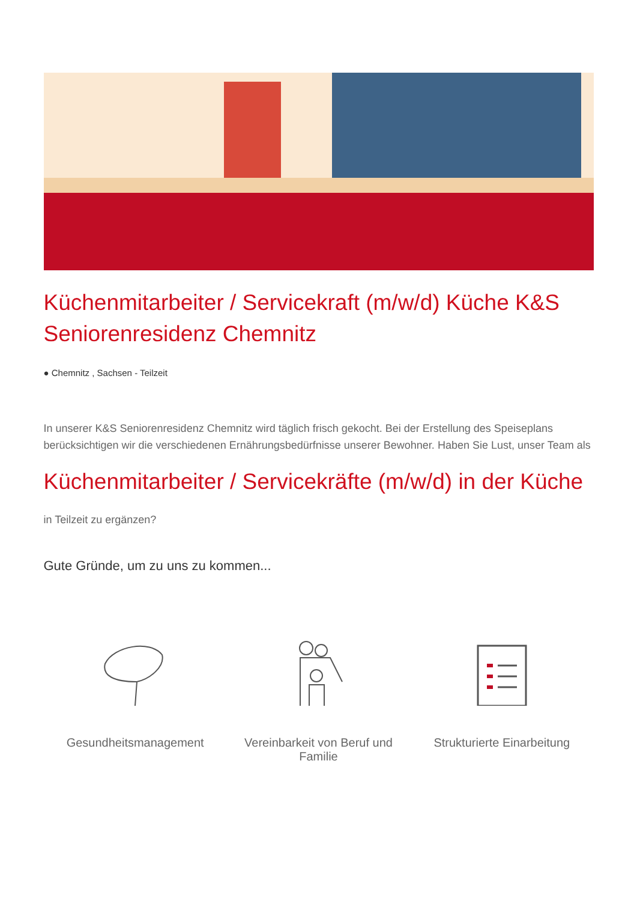Küchenmitarbeiter / Servicekraft (m/w/d) Küche K&S Seniorenresidenz Chemnitz
● Chemnitz , Sachsen - Teilzeit
In unserer K&S Seniorenresidenz Chemnitz wird täglich frisch gekocht. Bei der Erstellung des Speiseplans berücksichtigen wir die verschiedenen Ernährungsbedürfnisse unserer Bewohner. Haben Sie Lust, unser Team als
Küchenmitarbeiter / Servicekräfte (m/w/d) in der Küche
in Teilzeit zu ergänzen?
Gute Gründe, um zu uns zu kommen...
Gesundheitsmanagement Vereinbarkeit von Beruf und Familie
Strukturierte Einarbeitung